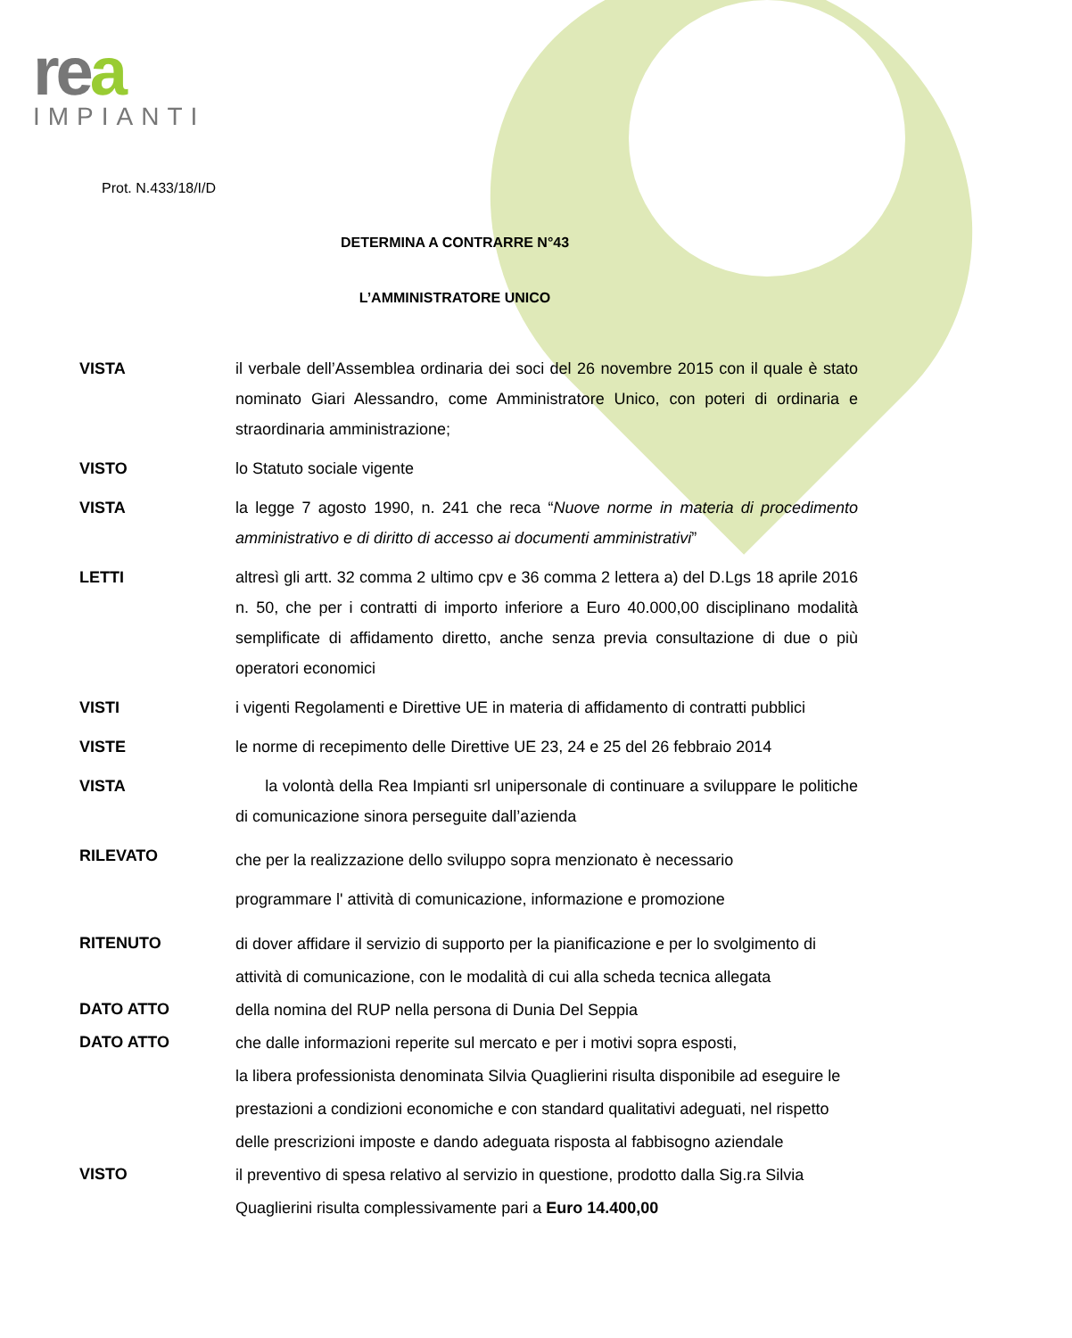rea
IMPIANTI
Prot. N.433/18/I/D
DETERMINA A CONTRARRE N°43
L’AMMINISTRATORE UNICO
VISTA il verbale dell’Assemblea ordinaria dei soci del 26 novembre 2015 con il quale è stato nominato Giari Alessandro, come Amministratore Unico, con poteri di ordinaria e straordinaria amministrazione;
VISTO lo Statuto sociale vigente
VISTA la legge 7 agosto 1990, n. 241 che reca “Nuove norme in materia di procedimento amministrativo e di diritto di accesso ai documenti amministrativi”
LETTI altresì gli artt. 32 comma 2 ultimo cpv e 36 comma 2 lettera a) del D.Lgs 18 aprile 2016 n. 50, che per i contratti di importo inferiore a Euro 40.000,00 disciplinano modalità semplificate di affidamento diretto, anche senza previa consultazione di due o più operatori economici
VISTI i vigenti Regolamenti e Direttive UE in materia di affidamento di contratti pubblici
VISTE le norme di recepimento delle Direttive UE 23, 24 e 25 del 26 febbraio 2014
VISTA la volontà della Rea Impianti srl unipersonale di continuare a sviluppare le politiche di comunicazione sinora perseguite dall’azienda
RILEVATO
che per la realizzazione dello sviluppo sopra menzionato è necessario
programmare l' attività di comunicazione, informazione e promozione
RITENUTO
di dover affidare il servizio di supporto per la pianificazione e per lo svolgimento di attività di comunicazione, con le modalità di cui alla scheda tecnica allegata
DATO ATTO
della nomina del RUP nella persona di Dunia Del Seppia
DATO ATTO
che dalle informazioni reperite sul mercato e per i motivi sopra esposti,
la libera professionista denominata Silvia Quaglierini risulta disponibile ad eseguire le prestazioni a condizioni economiche e con standard qualitativi adeguati, nel rispetto delle prescrizioni imposte e dando adeguata risposta al fabbisogno aziendale
VISTO
il preventivo di spesa relativo al servizio in questione, prodotto dalla Sig.ra Silvia Quaglierini risulta complessivamente pari a Euro 14.400,00